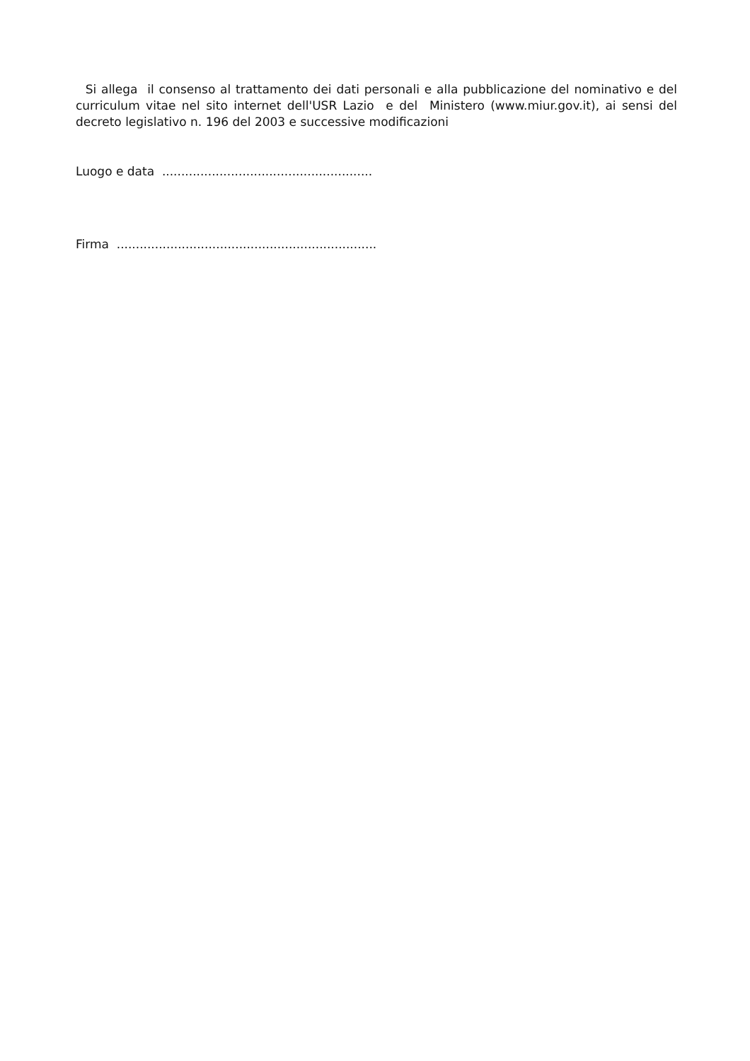Si allega il consenso al trattamento dei dati personali e alla pubblicazione del nominativo e del curriculum vitae nel sito internet dell'USR Lazio e del Ministero (www.miur.gov.it), ai sensi del decreto legislativo n. 196 del 2003 e successive modificazioni
Luogo e data .......................................................
Firma ....................................................................